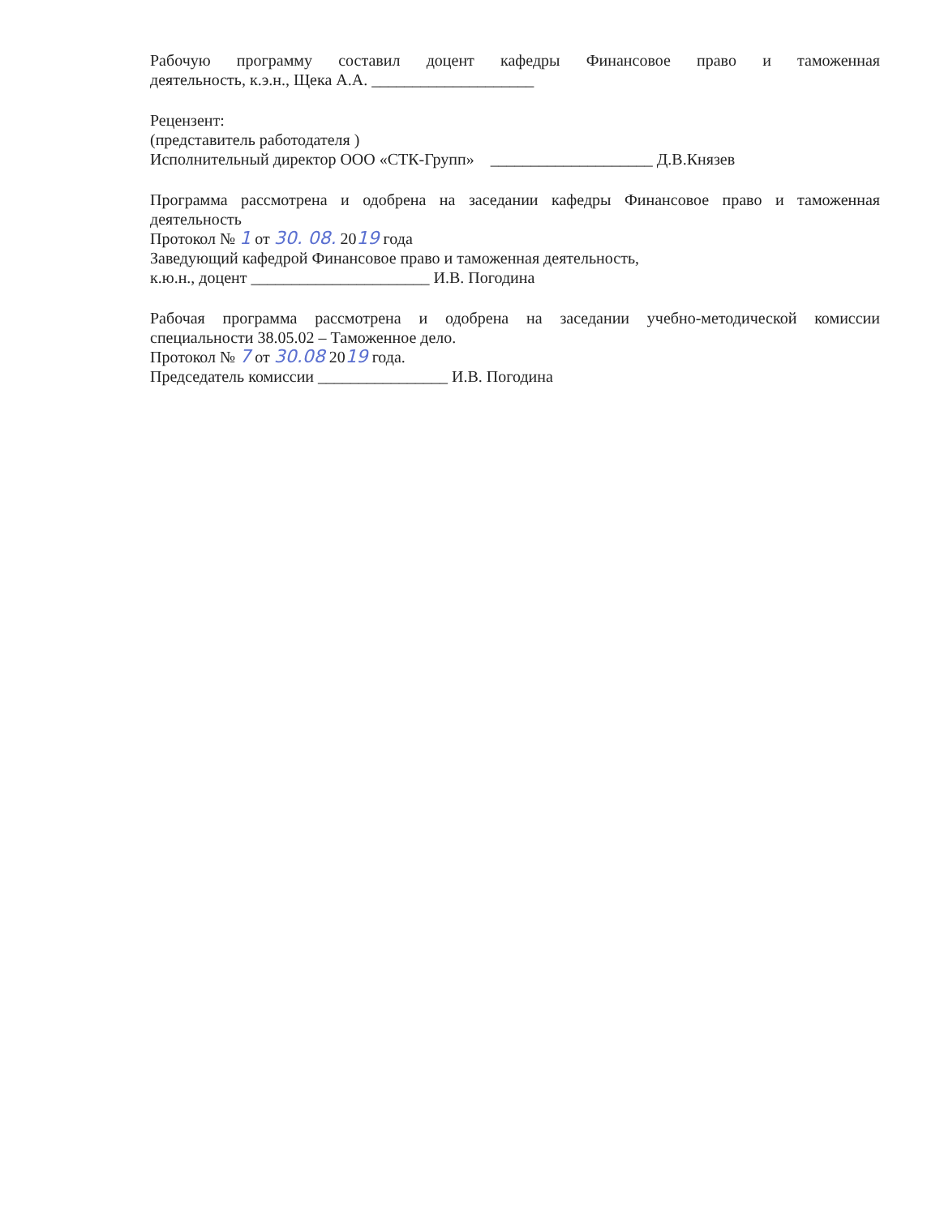Рабочую программу составил доцент кафедры Финансовое право и таможенная
деятельность, к.э.н., Щека А.А. ____________________
Рецензент:
(представитель работодателя )
Исполнительный директор ООО «СТК-Групп» ____________________ Д.В.Князев
Программа рассмотрена и одобрена на заседании кафедры Финансовое право и таможенная
деятельность
Протокол № 1 от 30. 08. 2019 года
Заведующий кафедрой Финансовое право и таможенная деятельность,
к.ю.н., доцент ______________________ И.В. Погодина
Рабочая программа рассмотрена и одобрена на заседании учебно-методической комиссии
специальности 38.05.02 – Таможенное дело.
Протокол № 7 от 30.08 2019 года.
Председатель комиссии ________________ И.В. Погодина